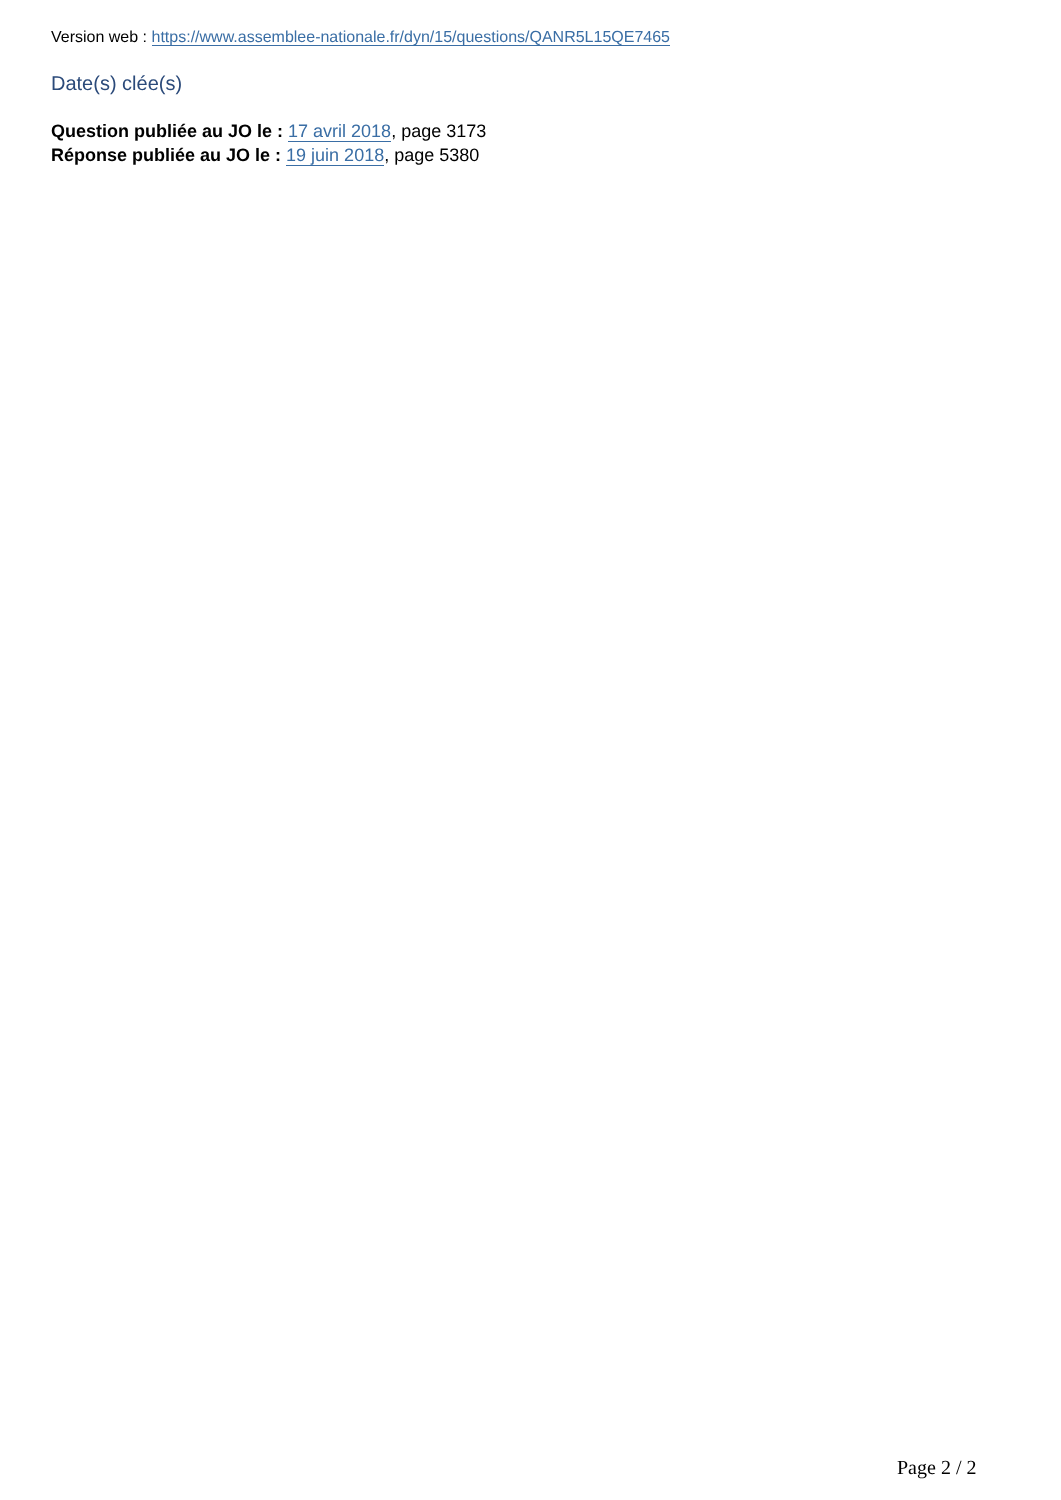Version web : https://www.assemblee-nationale.fr/dyn/15/questions/QANR5L15QE7465
Date(s) clée(s)
Question publiée au JO le : 17 avril 2018, page 3173
Réponse publiée au JO le : 19 juin 2018, page 5380
Page 2 / 2